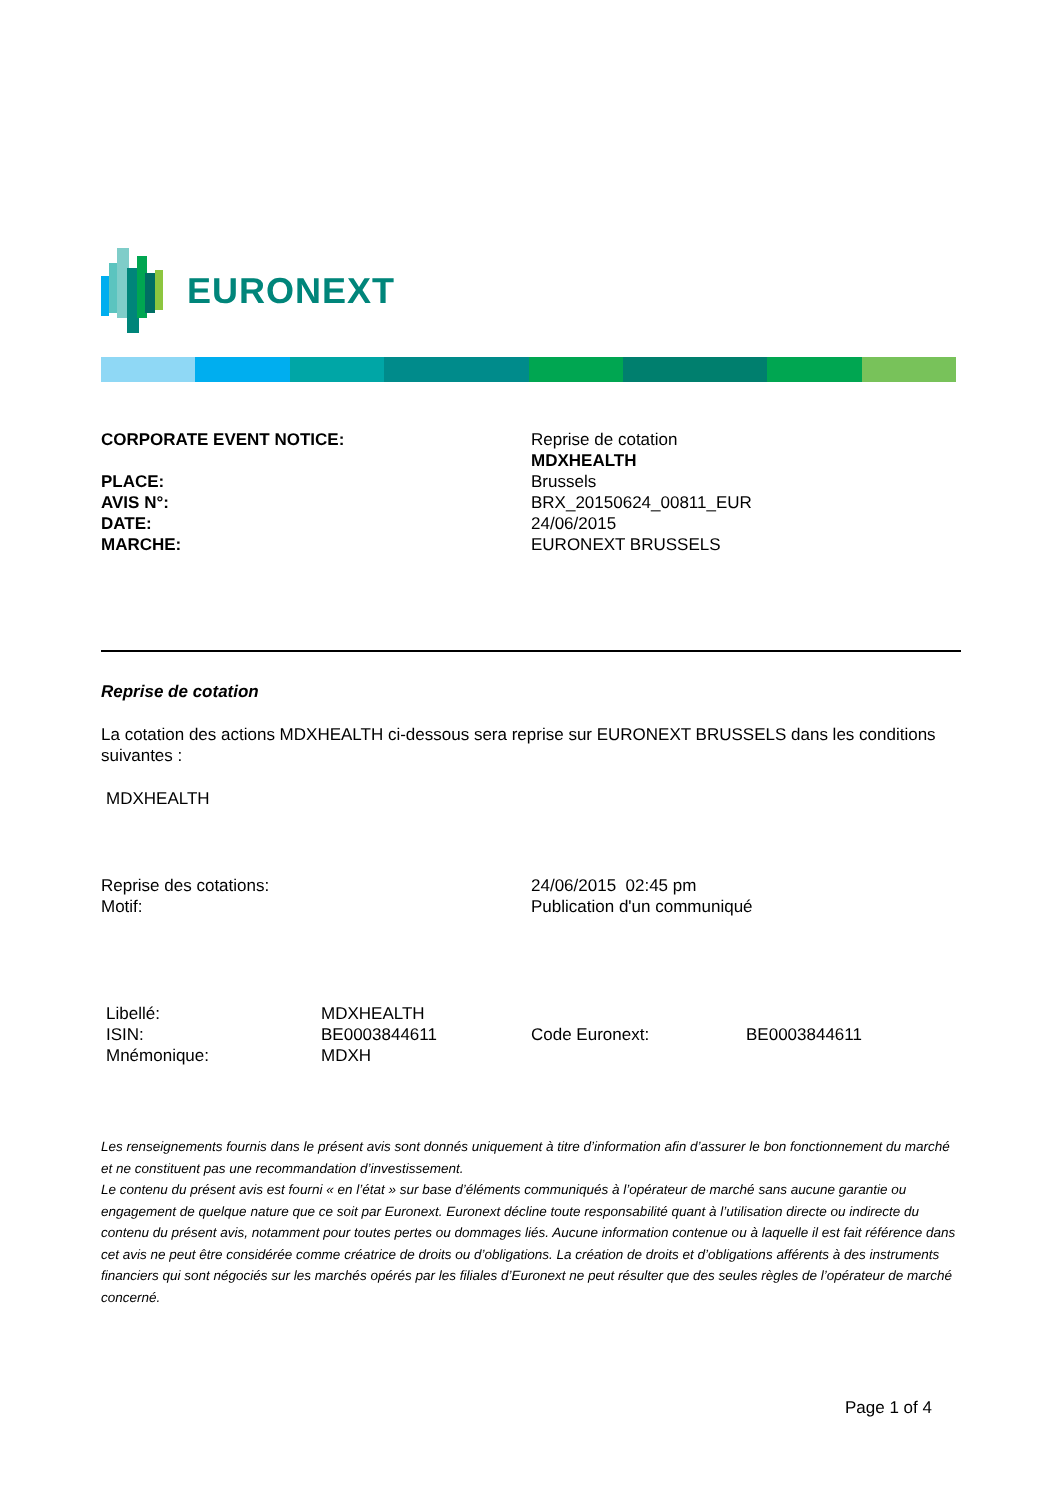EURONEXT
| CORPORATE EVENT NOTICE: | Reprise de cotation MDXHEALTH |
| PLACE: | Brussels |
| AVIS N°: | BRX_20150624_00811_EUR |
| DATE: | 24/06/2015 |
| MARCHE: | EURONEXT BRUSSELS |
Reprise de cotation
La cotation des actions MDXHEALTH ci-dessous sera reprise sur EURONEXT BRUSSELS dans les conditions suivantes :
MDXHEALTH
| Reprise des cotations: | 24/06/2015 02:45 pm |
| Motif: | Publication d'un communiqué |
| Libellé: | MDXHEALTH | | |
| ISIN: | BE0003844611 | Code Euronext: | BE0003844611 |
| Mnémonique: | MDXH | | |
Les renseignements fournis dans le présent avis sont donnés uniquement à titre d’information afin d’assurer le bon fonctionnement du marché et ne constituent pas une recommandation d’investissement.
Le contenu du présent avis est fourni « en l’état » sur base d’éléments communiqués à l’opérateur de marché sans aucune garantie ou engagement de quelque nature que ce soit par Euronext. Euronext décline toute responsabilité quant à l’utilisation directe ou indirecte du contenu du présent avis, notamment pour toutes pertes ou dommages liés. Aucune information contenue ou à laquelle il est fait référence dans cet avis ne peut être considérée comme créatrice de droits ou d’obligations. La création de droits et d’obligations afférents à des instruments financiers qui sont négociés sur les marchés opérés par les filiales d’Euronext ne peut résulter que des seules règles de l’opérateur de marché concerné.
Page 1 of 4